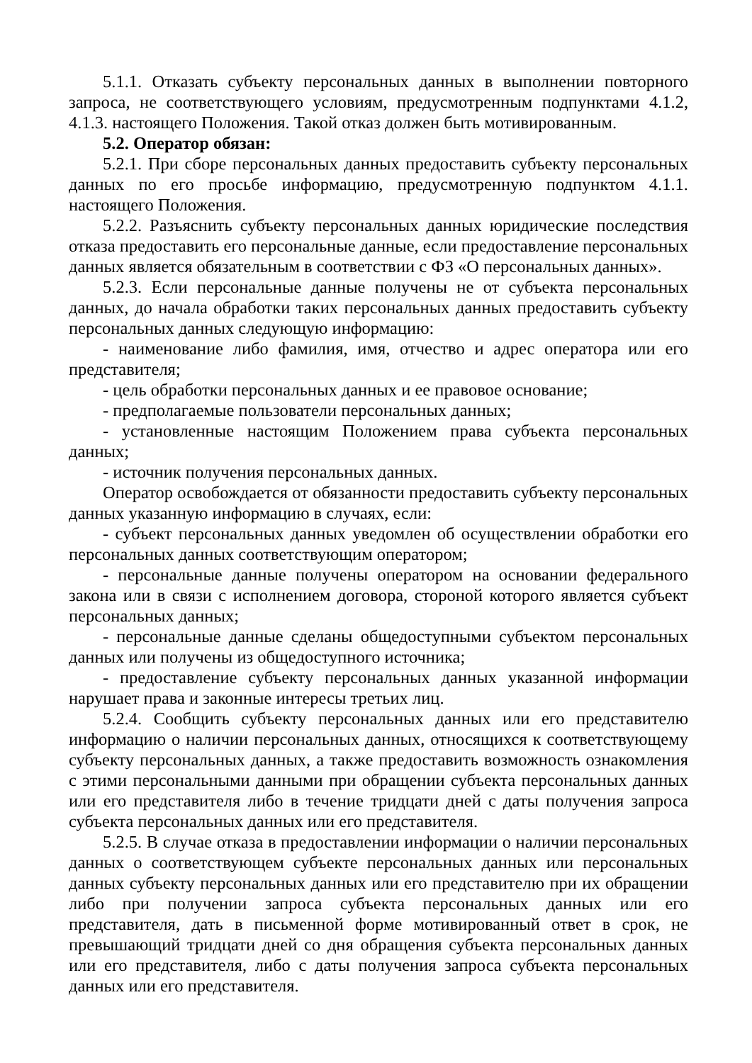5.1.1. Отказать субъекту персональных данных в выполнении повторного запроса, не соответствующего условиям, предусмотренным подпунктами 4.1.2, 4.1.3. настоящего Положения. Такой отказ должен быть мотивированным.
5.2. Оператор обязан:
5.2.1. При сборе персональных данных предоставить субъекту персональных данных по его просьбе информацию, предусмотренную подпунктом 4.1.1. настоящего Положения.
5.2.2. Разъяснить субъекту персональных данных юридические последствия отказа предоставить его персональные данные, если предоставление персональных данных является обязательным в соответствии с ФЗ «О персональных данных».
5.2.3. Если персональные данные получены не от субъекта персональных данных, до начала обработки таких персональных данных предоставить субъекту персональных данных следующую информацию:
- наименование либо фамилия, имя, отчество и адрес оператора или его представителя;
- цель обработки персональных данных и ее правовое основание;
- предполагаемые пользователи персональных данных;
- установленные настоящим Положением права субъекта персональных данных;
- источник получения персональных данных.
Оператор освобождается от обязанности предоставить субъекту персональных данных указанную информацию в случаях, если:
- субъект персональных данных уведомлен об осуществлении обработки его персональных данных соответствующим оператором;
- персональные данные получены оператором на основании федерального закона или в связи с исполнением договора, стороной которого является субъект персональных данных;
- персональные данные сделаны общедоступными субъектом персональных данных или получены из общедоступного источника;
- предоставление субъекту персональных данных указанной информации нарушает права и законные интересы третьих лиц.
5.2.4. Сообщить субъекту персональных данных или его представителю информацию о наличии персональных данных, относящихся к соответствующему субъекту персональных данных, а также предоставить возможность ознакомления с этими персональными данными при обращении субъекта персональных данных или его представителя либо в течение тридцати дней с даты получения запроса субъекта персональных данных или его представителя.
5.2.5. В случае отказа в предоставлении информации о наличии персональных данных о соответствующем субъекте персональных данных или персональных данных субъекту персональных данных или его представителю при их обращении либо при получении запроса субъекта персональных данных или его представителя, дать в письменной форме мотивированный ответ в срок, не превышающий тридцати дней со дня обращения субъекта персональных данных или его представителя, либо с даты получения запроса субъекта персональных данных или его представителя.